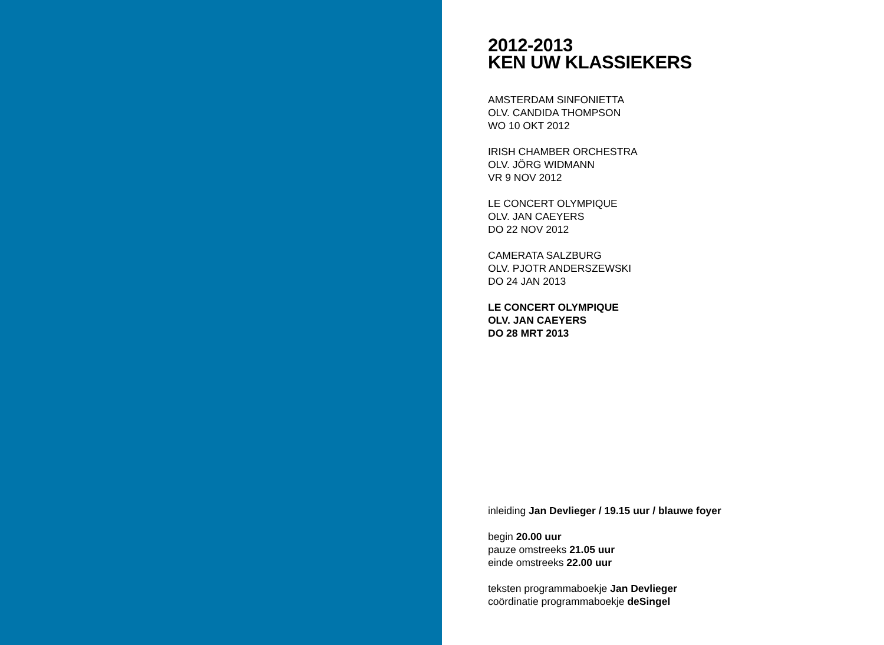2012-2013
KEN UW KLASSIEKERS
AMSTERDAM SINFONIETTA
OLV. CANDIDA THOMPSON
WO 10 OKT 2012
IRISH CHAMBER ORCHESTRA
OLV. JÖRG WIDMANN
VR 9 NOV 2012
LE CONCERT OLYMPIQUE
OLV. JAN CAEYERS
DO 22 NOV 2012
CAMERATA SALZBURG
OLV. PJOTR ANDERSZEWSKI
DO 24 JAN 2013
LE CONCERT OLYMPIQUE
OLV. JAN CAEYERS
DO 28 MRT 2013
inleiding Jan Devlieger / 19.15 uur / blauwe foyer
begin 20.00 uur
pauze omstreeks 21.05 uur
einde omstreeks 22.00 uur
teksten programmaboekje Jan Devlieger
coördinatie programmaboekje deSingel